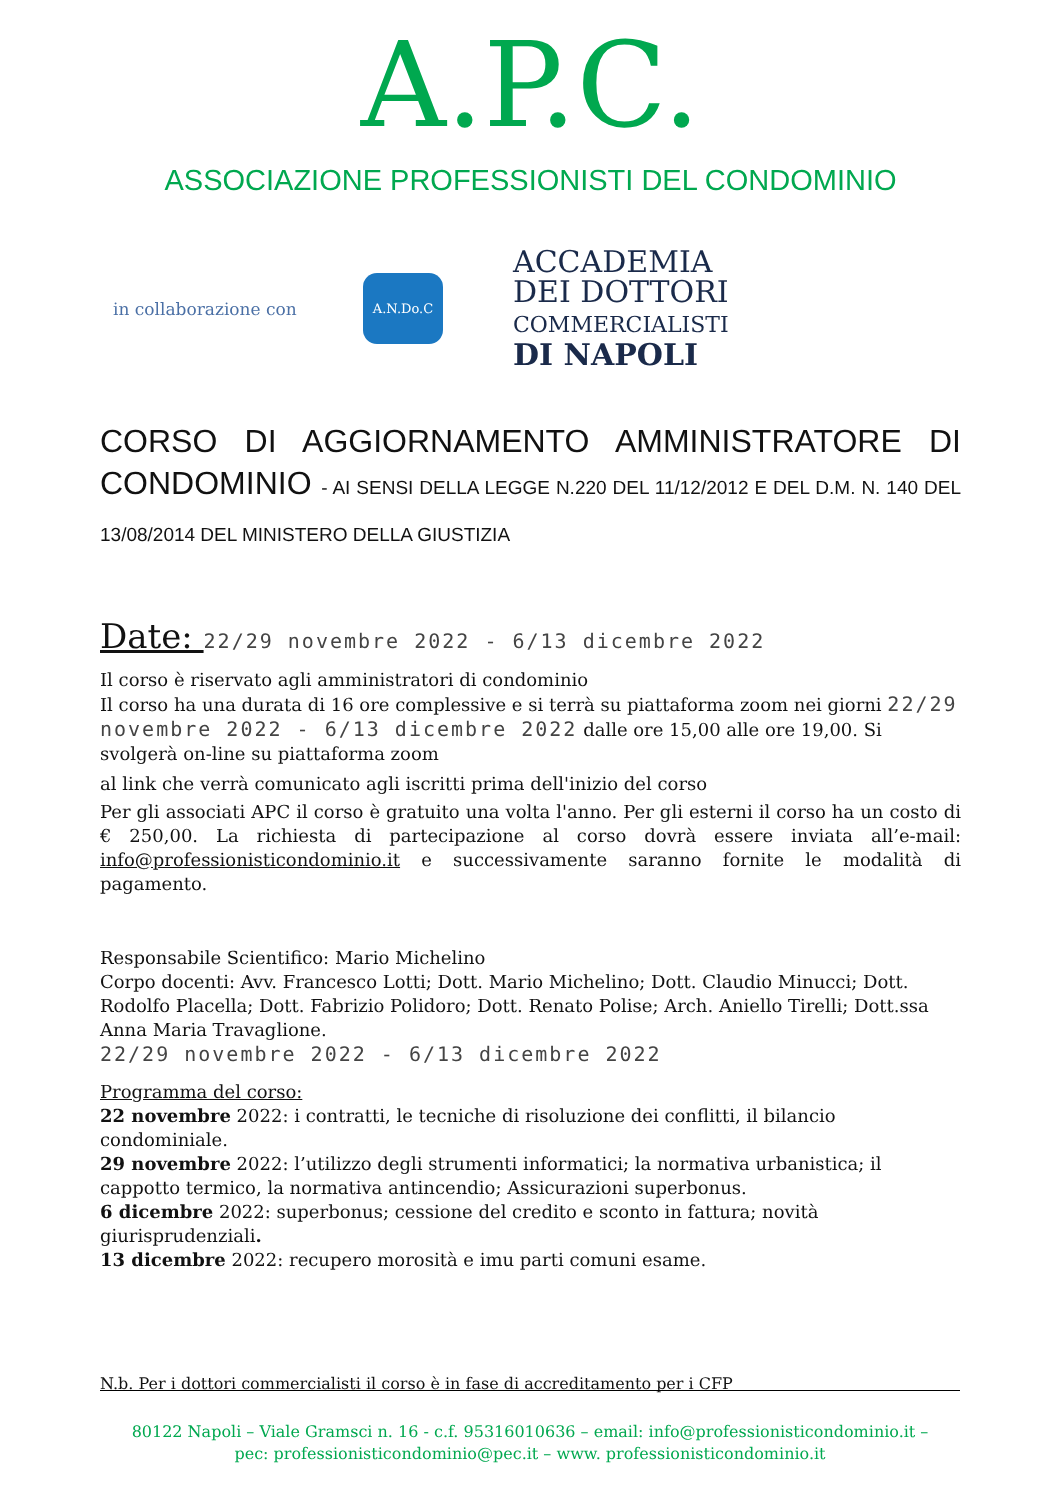A.P.C.
ASSOCIAZIONE PROFESSIONISTI DEL CONDOMINIO
in collaborazione con
A.N.Do.C
ACCADEMIA
DEI DOTTORI
COMMERCIALISTI
DI NAPOLI
CORSO DI AGGIORNAMENTO AMMINISTRATORE DI CONDOMINIO - AI SENSI DELLA LEGGE N.220 DEL 11/12/2012 E DEL D.M. N. 140 DEL 13/08/2014 DEL MINISTERO DELLA GIUSTIZIA
Date: 22/29 novembre 2022 - 6/13 dicembre 2022
Il corso è riservato agli amministratori di condominio
Il corso ha una durata di 16 ore complessive e si terrà su piattaforma zoom nei giorni 22/29 novembre 2022 - 6/13 dicembre 2022 dalle ore 15,00 alle ore 19,00. Si svolgerà on-line su piattaforma zoom
al link che verrà comunicato agli iscritti prima dell'inizio del corso
Per gli associati APC il corso è gratuito una volta l'anno. Per gli esterni il corso ha un costo di € 250,00. La richiesta di partecipazione al corso dovrà essere inviata all’e-mail: info@professionisticondominio.it e successivamente saranno fornite le modalità di pagamento.
Responsabile Scientifico: Mario Michelino
Corpo docenti: Avv. Francesco Lotti; Dott. Mario Michelino; Dott. Claudio Minucci; Dott. Rodolfo Placella; Dott. Fabrizio Polidoro; Dott. Renato Polise; Arch. Aniello Tirelli; Dott.ssa Anna Maria Travaglione.
22/29 novembre 2022 - 6/13 dicembre 2022
Programma del corso:
22 novembre 2022: i contratti, le tecniche di risoluzione dei conflitti, il bilancio condominiale.
29 novembre 2022: l’utilizzo degli strumenti informatici; la normativa urbanistica; il cappotto termico, la normativa antincendio; Assicurazioni superbonus.
6 dicembre 2022: superbonus; cessione del credito e sconto in fattura; novità giurisprudenziali.
13 dicembre 2022: recupero morosità e imu parti comuni esame.
N.b. Per i dottori commercialisti il corso è in fase di accreditamento per i CFP
80122 Napoli – Viale Gramsci n. 16 - c.f. 95316010636 – email: info@professionisticondominio.it –
pec: professionisticondominio@pec.it – www. professionisticondominio.it